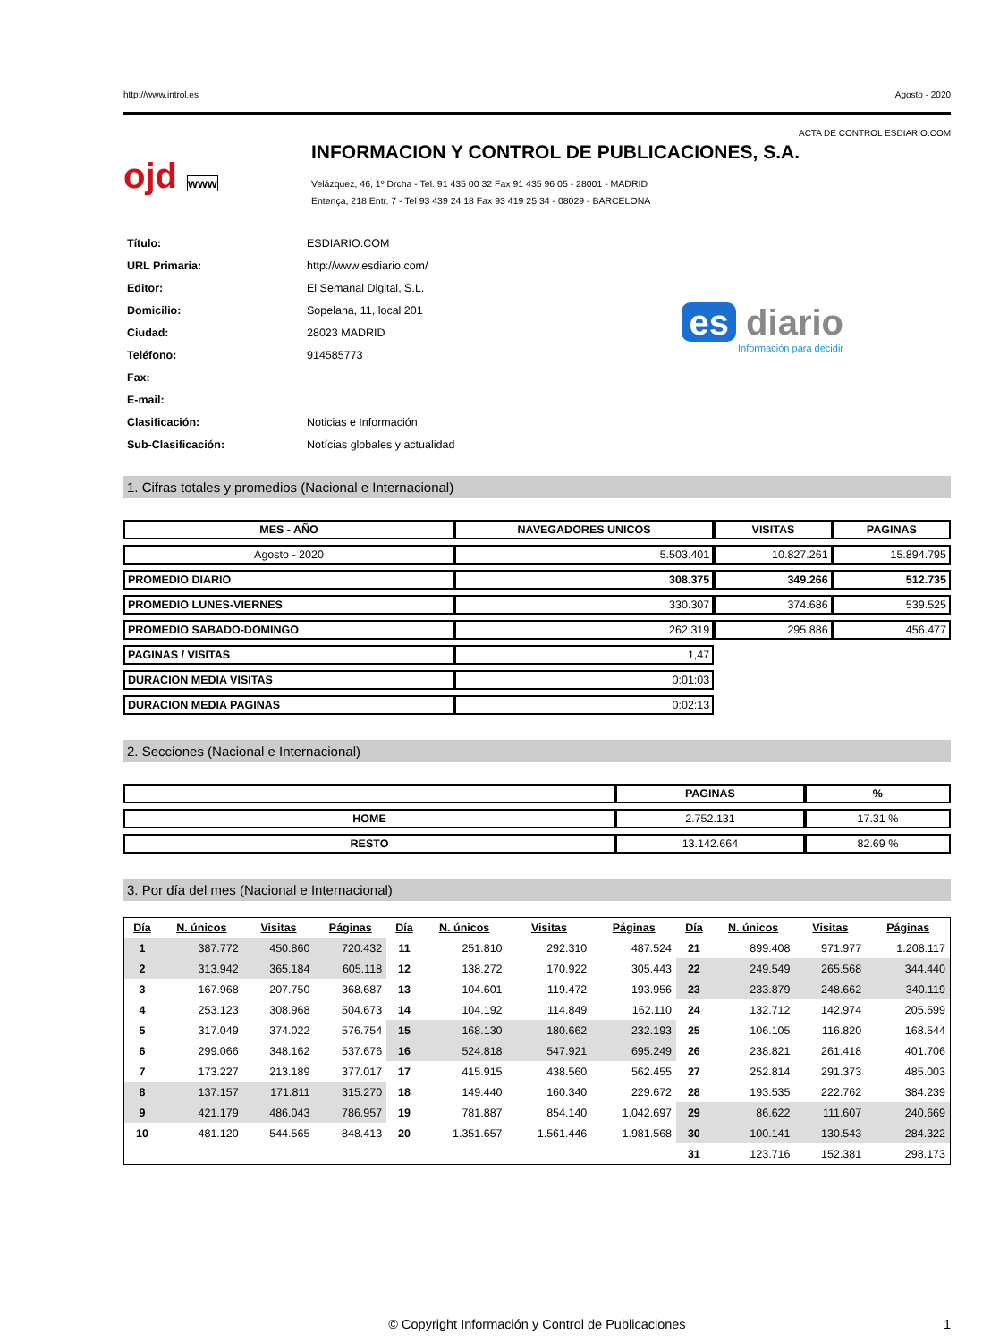http://www.introl.es Agosto - 2020
ACTA DE CONTROL ESDIARIO.COM
ojd www
INFORMACION Y CONTROL DE PUBLICACIONES, S.A.
Velázquez, 46, 1º Drcha - Tel. 91 435 00 32 Fax 91 435 96 05 - 28001 - MADRID
Entença, 218 Entr. 7 - Tel 93 439 24 18 Fax 93 419 25 34 - 08029 - BARCELONA
| Título: | ESDIARIO.COM |
| URL Primaria: | http://www.esdiario.com/ |
| Editor: | El Semanal Digital, S.L. |
| Domicilio: | Sopelana, 11, local 201 |
| Ciudad: | 28023 MADRID |
| Teléfono: | 914585773 |
| Fax: | |
| E-mail: | |
| Clasificación: | Noticias e Información |
| Sub-Clasificación: | Notícias globales y actualidad |
es diario
Información para decidir
1. Cifras totales y promedios (Nacional e Internacional)
| MES - AÑO | NAVEGADORES UNICOS | VISITAS | PAGINAS |
| --- | --- | --- | --- |
| Agosto - 2020 | 5.503.401 | 10.827.261 | 15.894.795 |
| PROMEDIO DIARIO | 308.375 | 349.266 | 512.735 |
| PROMEDIO LUNES-VIERNES | 330.307 | 374.686 | 539.525 |
| PROMEDIO SABADO-DOMINGO | 262.319 | 295.886 | 456.477 |
| PAGINAS / VISITAS | 1,47 | | |
| DURACION MEDIA VISITAS | 0:01:03 | | |
| DURACION MEDIA PAGINAS | 0:02:13 | | |
2. Secciones (Nacional e Internacional)
| | PAGINAS | % |
| --- | --- | --- |
| HOME | 2.752.131 | 17.31 % |
| RESTO | 13.142.664 | 82.69 % |
3. Por día del mes (Nacional e Internacional)
| Día | N. únicos | Visitas | Páginas | Día | N. únicos | Visitas | Páginas | Día | N. únicos | Visitas | Páginas |
| --- | --- | --- | --- | --- | --- | --- | --- | --- | --- | --- | --- |
| 1 | 387.772 | 450.860 | 720.432 | 11 | 251.810 | 292.310 | 487.524 | 21 | 899.408 | 971.977 | 1.208.117 |
| 2 | 313.942 | 365.184 | 605.118 | 12 | 138.272 | 170.922 | 305.443 | 22 | 249.549 | 265.568 | 344.440 |
| 3 | 167.968 | 207.750 | 368.687 | 13 | 104.601 | 119.472 | 193.956 | 23 | 233.879 | 248.662 | 340.119 |
| 4 | 253.123 | 308.968 | 504.673 | 14 | 104.192 | 114.849 | 162.110 | 24 | 132.712 | 142.974 | 205.599 |
| 5 | 317.049 | 374.022 | 576.754 | 15 | 168.130 | 180.662 | 232.193 | 25 | 106.105 | 116.820 | 168.544 |
| 6 | 299.066 | 348.162 | 537.676 | 16 | 524.818 | 547.921 | 695.249 | 26 | 238.821 | 261.418 | 401.706 |
| 7 | 173.227 | 213.189 | 377.017 | 17 | 415.915 | 438.560 | 562.455 | 27 | 252.814 | 291.373 | 485.003 |
| 8 | 137.157 | 171.811 | 315.270 | 18 | 149.440 | 160.340 | 229.672 | 28 | 193.535 | 222.762 | 384.239 |
| 9 | 421.179 | 486.043 | 786.957 | 19 | 781.887 | 854.140 | 1.042.697 | 29 | 86.622 | 111.607 | 240.669 |
| 10 | 481.120 | 544.565 | 848.413 | 20 | 1.351.657 | 1.561.446 | 1.981.568 | 30 | 100.141 | 130.543 | 284.322 |
| | | | | | | | | 31 | 123.716 | 152.381 | 298.173 |
© Copyright Información y Control de Publicaciones 1